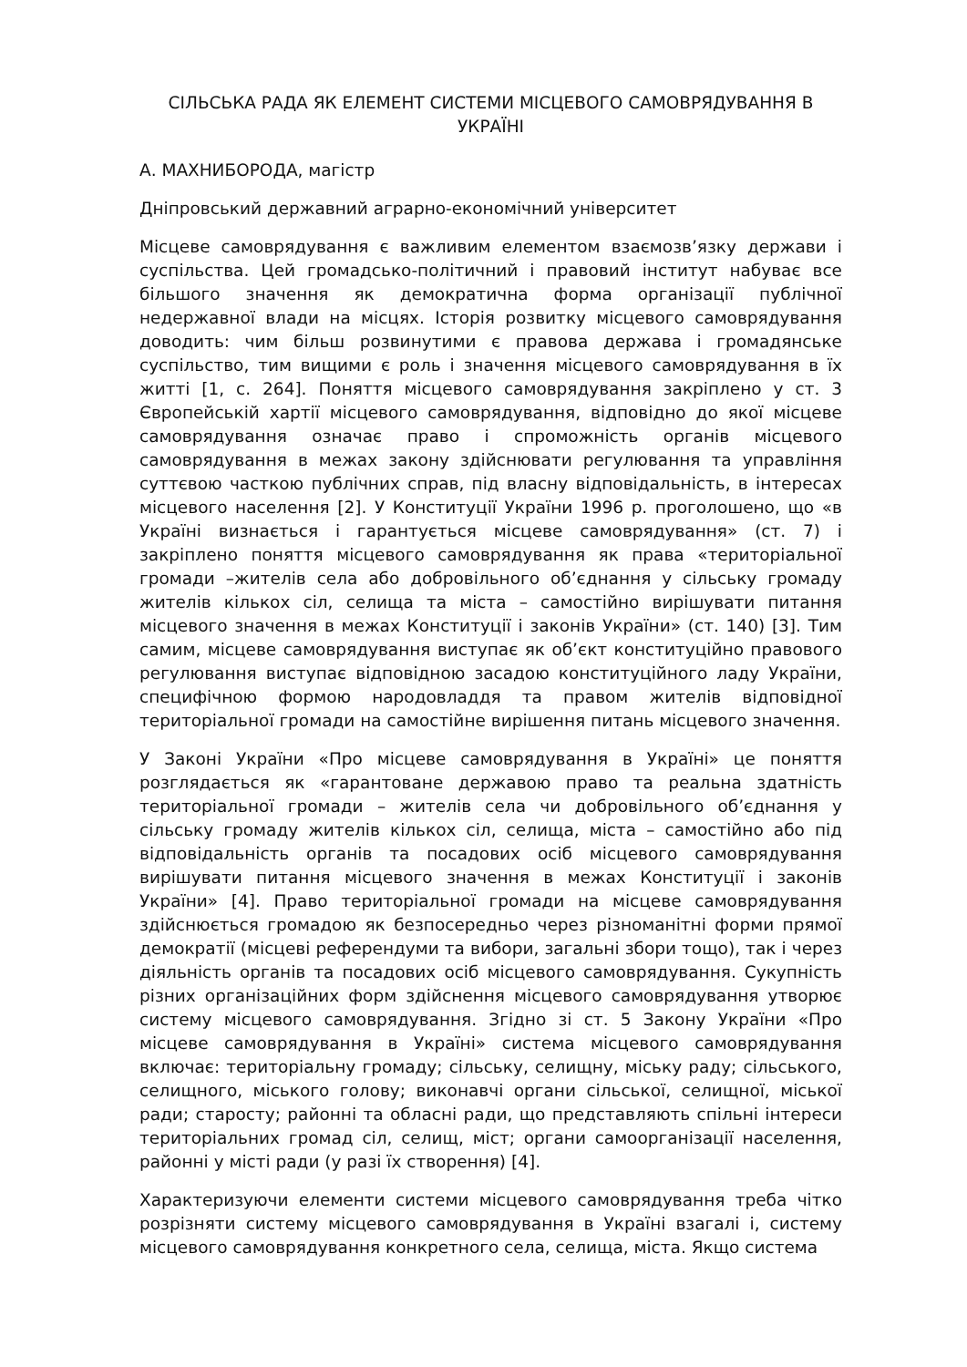СІЛЬСЬКА РАДА ЯК ЕЛЕМЕНТ СИСТЕМИ МІСЦЕВОГО САМОВРЯДУВАННЯ В УКРАЇНІ
А. МАХНИБОРОДА, магістр
Дніпровський державний аграрно-економічний університет
Місцеве самоврядування є важливим елементом взаємозв’язку держави і суспільства. Цей громадсько-політичний і правовий інститут набуває все більшого значення як демократична форма організації публічної недержавної влади на місцях. Історія розвитку місцевого самоврядування доводить: чим більш розвинутими є правова держава і громадянське суспільство, тим вищими є роль і значення місцевого самоврядування в їх житті [1, с. 264]. Поняття місцевого самоврядування закріплено у ст. 3 Європейській хартії місцевого самоврядування, відповідно до якої місцеве самоврядування означає право і спроможність органів місцевого самоврядування в межах закону здійснювати регулювання та управління суттєвою часткою публічних справ, під власну відповідальність, в інтересах місцевого населення [2]. У Конституції України 1996 р. проголошено, що «в Україні визнається і гарантується місцеве самоврядування» (ст. 7) і закріплено поняття місцевого самоврядування як права «територіальної громади –жителів села або добровільного об’єднання у сільську громаду жителів кількох сіл, селища та міста – самостійно вирішувати питання місцевого значення в межах Конституції і законів України» (ст. 140) [3]. Тим самим, місцеве самоврядування виступає як об’єкт конституційно правового регулювання виступає відповідною засадою конституційного ладу України, специфічною формою народовладдя та правом жителів відповідної територіальної громади на самостійне вирішення питань місцевого значення.
У Законі України «Про місцеве самоврядування в Україні» це поняття розглядається як «гарантоване державою право та реальна здатність територіальної громади – жителів села чи добровільного об’єднання у сільську громаду жителів кількох сіл, селища, міста – самостійно або під відповідальність органів та посадових осіб місцевого самоврядування вирішувати питання місцевого значення в межах Конституції і законів України» [4]. Право територіальної громади на місцеве самоврядування здійснюється громадою як безпосередньо через різноманітні форми прямої демократії (місцеві референдуми та вибори, загальні збори тощо), так і через діяльність органів та посадових осіб місцевого самоврядування. Сукупність різних організаційних форм здійснення місцевого самоврядування утворює систему місцевого самоврядування. Згідно зі ст. 5 Закону України «Про місцеве самоврядування в Україні» система місцевого самоврядування включає: територіальну громаду; сільську, селищну, міську раду; сільського, селищного, міського голову; виконавчі органи сільської, селищної, міської ради; старосту; районні та обласні ради, що представляють спільні інтереси територіальних громад сіл, селищ, міст; органи самоорганізації населення, районні у місті ради (у разі їх створення) [4].
Характеризуючи елементи системи місцевого самоврядування треба чітко розрізняти систему місцевого самоврядування в Україні взагалі і, систему місцевого самоврядування конкретного села, селища, міста. Якщо система